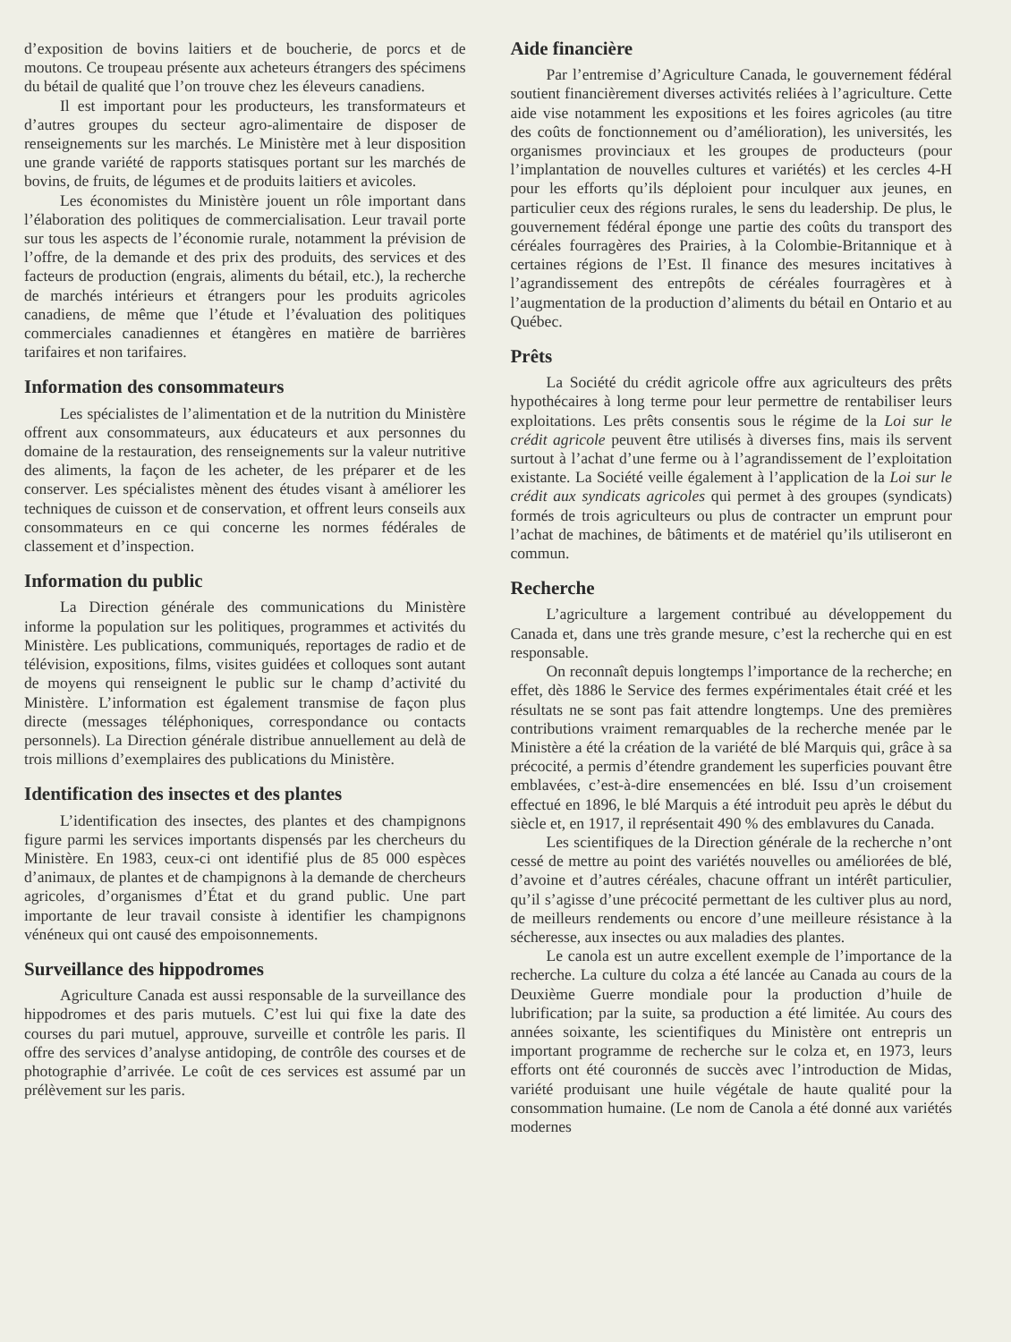d’exposition de bovins laitiers et de boucherie, de porcs et de moutons. Ce troupeau présente aux acheteurs étrangers des spécimens du bétail de qualité que l’on trouve chez les éleveurs canadiens.
Il est important pour les producteurs, les transformateurs et d’autres groupes du secteur agro-alimentaire de disposer de renseignements sur les marchés. Le Ministère met à leur disposition une grande variété de rapports statisques portant sur les marchés de bovins, de fruits, de légumes et de produits laitiers et avicoles.
Les économistes du Ministère jouent un rôle important dans l’élaboration des politiques de commercialisation. Leur travail porte sur tous les aspects de l’économie rurale, notamment la prévision de l’offre, de la demande et des prix des produits, des services et des facteurs de production (engrais, aliments du bétail, etc.), la recherche de marchés intérieurs et étrangers pour les produits agricoles canadiens, de même que l’étude et l’évaluation des politiques commerciales canadiennes et étangères en matière de barrières tarifaires et non tarifaires.
Information des consommateurs
Les spécialistes de l’alimentation et de la nutrition du Ministère offrent aux consommateurs, aux éducateurs et aux personnes du domaine de la restauration, des renseignements sur la valeur nutritive des aliments, la façon de les acheter, de les préparer et de les conserver. Les spécialistes mènent des études visant à améliorer les techniques de cuisson et de conservation, et offrent leurs conseils aux consommateurs en ce qui concerne les normes fédérales de classement et d’inspection.
Information du public
La Direction générale des communications du Ministère informe la population sur les politiques, programmes et activités du Ministère. Les publications, communiqués, reportages de radio et de télévision, expositions, films, visites guidées et colloques sont autant de moyens qui renseignent le public sur le champ d’activité du Ministère. L’information est également transmise de façon plus directe (messages téléphoniques, correspondance ou contacts personnels). La Direction générale distribue annuellement au delà de trois millions d’exemplaires des publications du Ministère.
Identification des insectes et des plantes
L’identification des insectes, des plantes et des champignons figure parmi les services importants dispensés par les chercheurs du Ministère. En 1983, ceux-ci ont identifié plus de 85 000 espèces d’animaux, de plantes et de champignons à la demande de chercheurs agricoles, d’organismes d’État et du grand public. Une part importante de leur travail consiste à identifier les champignons vénéneux qui ont causé des empoisonnements.
Surveillance des hippodromes
Agriculture Canada est aussi responsable de la surveillance des hippodromes et des paris mutuels. C’est lui qui fixe la date des courses du pari mutuel, approuve, surveille et contrôle les paris. Il offre des services d’analyse antidoping, de contrôle des courses et de photographie d’arrivée. Le coût de ces services est assumé par un prélèvement sur les paris.
Aide financière
Par l’entremise d’Agriculture Canada, le gouvernement fédéral soutient financièrement diverses activités reliées à l’agriculture. Cette aide vise notamment les expositions et les foires agricoles (au titre des coûts de fonctionnement ou d’amélioration), les universités, les organismes provinciaux et les groupes de producteurs (pour l’implantation de nouvelles cultures et variétés) et les cercles 4-H pour les efforts qu’ils déploient pour inculquer aux jeunes, en particulier ceux des régions rurales, le sens du leadership. De plus, le gouvernement fédéral éponge une partie des coûts du transport des céréales fourragères des Prairies, à la Colombie-Britannique et à certaines régions de l’Est. Il finance des mesures incitatives à l’agrandissement des entrepôts de céréales fourragères et à l’augmentation de la production d’aliments du bétail en Ontario et au Québec.
Prêts
La Société du crédit agricole offre aux agriculteurs des prêts hypothécaires à long terme pour leur permettre de rentabiliser leurs exploitations. Les prêts consentis sous le régime de la Loi sur le crédit agricole peuvent être utilisés à diverses fins, mais ils servent surtout à l’achat d’une ferme ou à l’agrandissement de l’exploitation existante. La Société veille également à l’application de la Loi sur le crédit aux syndicats agricoles qui permet à des groupes (syndicats) formés de trois agriculteurs ou plus de contracter un emprunt pour l’achat de machines, de bâtiments et de matériel qu’ils utiliseront en commun.
Recherche
L’agriculture a largement contribué au développement du Canada et, dans une très grande mesure, c’est la recherche qui en est responsable.
On reconnaît depuis longtemps l’importance de la recherche; en effet, dès 1886 le Service des fermes expérimentales était créé et les résultats ne se sont pas fait attendre longtemps. Une des premières contributions vraiment remarquables de la recherche menée par le Ministère a été la création de la variété de blé Marquis qui, grâce à sa précocité, a permis d’étendre grandement les superficies pouvant être emblavées, c’est-à-dire ensemencées en blé. Issu d’un croisement effectué en 1896, le blé Marquis a été introduit peu après le début du siècle et, en 1917, il représentait 490 % des emblavures du Canada.
Les scientifiques de la Direction générale de la recherche n’ont cessé de mettre au point des variétés nouvelles ou améliorées de blé, d’avoine et d’autres céréales, chacune offrant un intérêt particulier, qu’il s’agisse d’une précocité permettant de les cultiver plus au nord, de meilleurs rendements ou encore d’une meilleure résistance à la sécheresse, aux insectes ou aux maladies des plantes.
Le canola est un autre excellent exemple de l’importance de la recherche. La culture du colza a été lancée au Canada au cours de la Deuxième Guerre mondiale pour la production d’huile de lubrification; par la suite, sa production a été limitée. Au cours des années soixante, les scientifiques du Ministère ont entrepris un important programme de recherche sur le colza et, en 1973, leurs efforts ont été couronnés de succès avec l’introduction de Midas, variété produisant une huile végétale de haute qualité pour la consommation humaine. (Le nom de Canola a été donné aux variétés modernes